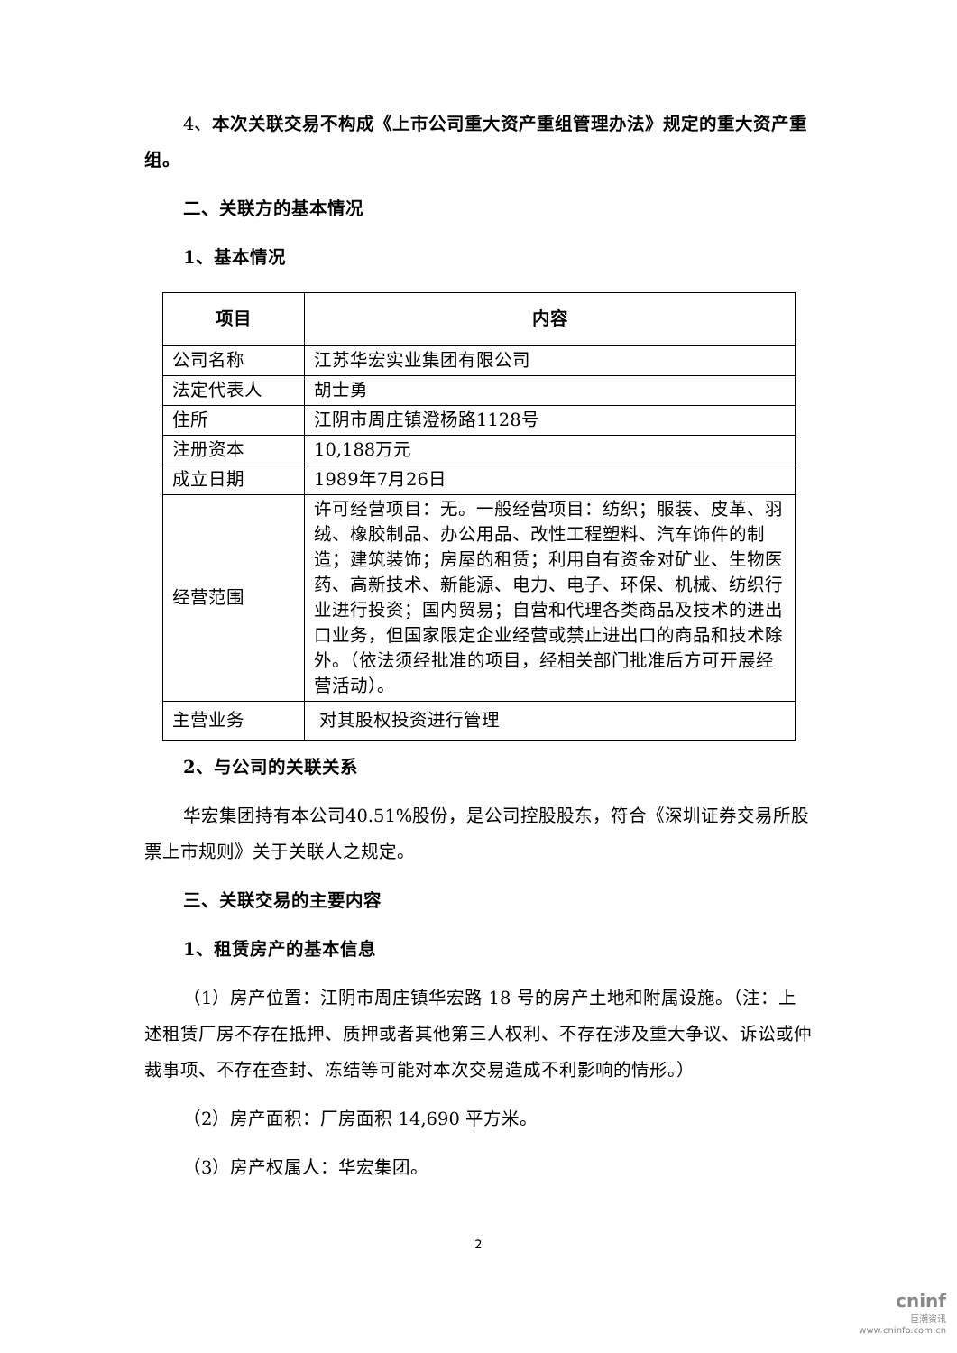4、本次关联交易不构成《上市公司重大资产重组管理办法》规定的重大资产重组。
二、关联方的基本情况
1、基本情况
| 项目 | 内容 |
| --- | --- |
| 公司名称 | 江苏华宏实业集团有限公司 |
| 法定代表人 | 胡士勇 |
| 住所 | 江阴市周庄镇澄杨路1128号 |
| 注册资本 | 10,188万元 |
| 成立日期 | 1989年7月26日 |
| 经营范围 | 许可经营项目：无。一般经营项目：纺织；服装、皮革、羽绒、橡胶制品、办公用品、改性工程塑料、汽车饰件的制造；建筑装饰；房屋的租赁；利用自有资金对矿业、生物医药、高新技术、新能源、电力、电子、环保、机械、纺织行业进行投资；国内贸易；自营和代理各类商品及技术的进出口业务，但国家限定企业经营或禁止进出口的商品和技术除外。（依法须经批准的项目，经相关部门批准后方可开展经营活动）。 |
| 主营业务 | 对其股权投资进行管理 |
2、与公司的关联关系
华宏集团持有本公司40.51%股份，是公司控股股东，符合《深圳证券交易所股票上市规则》关于关联人之规定。
三、关联交易的主要内容
1、租赁房产的基本信息
（1）房产位置：江阴市周庄镇华宏路 18 号的房产土地和附属设施。（注：上述租赁厂房不存在抵押、质押或者其他第三人权利、不存在涉及重大争议、诉讼或仲裁事项、不存在查封、冻结等可能对本次交易造成不利影响的情形。）
（2）房产面积：厂房面积 14,690 平方米。
（3）房产权属人：华宏集团。
2
cninf
巨潮资讯
www.cninfo.com.cn